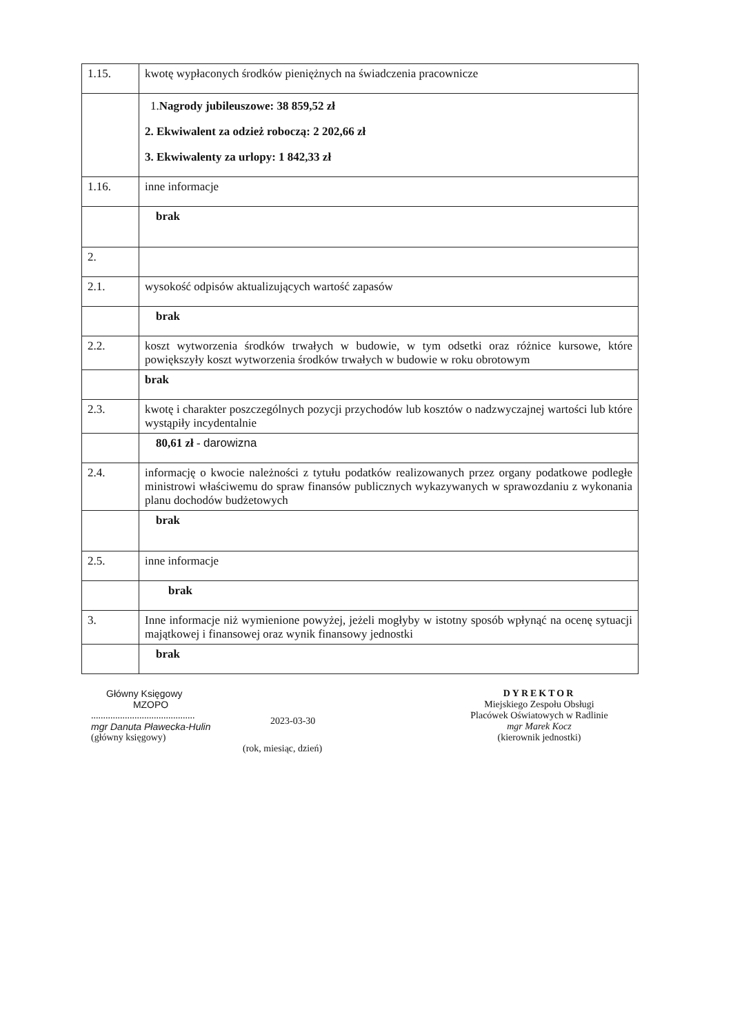| 1.15. | kwotę wypłaconych środków pieniężnych na świadczenia pracownicze |
| | 1. Nagrody jubileuszowe: 38 859,52 zł 2. Ekwiwalent za odzież roboczą: 2 202,66 zł 3. Ekwiwalenty za urlopy: 1 842,33 zł |
| 1.16. | inne informacje |
| | brak |
| 2. | |
| 2.1. | wysokość odpisów aktualizujących wartość zapasów |
| | brak |
| 2.2. | koszt wytworzenia środków trwałych w budowie, w tym odsetki oraz różnice kursowe, które powiększyły koszt wytworzenia środków trwałych w budowie w roku obrotowym |
| | brak |
| 2.3. | kwotę i charakter poszczególnych pozycji przychodów lub kosztów o nadzwyczajnej wartości lub które wystąpiły incydentalnie |
| | 80,61 zł - darowizna |
| 2.4. | informację o kwocie należności z tytułu podatków realizowanych przez organy podatkowe podległe ministrowi właściwemu do spraw finansów publicznych wykazywanych w sprawozdaniu z wykonania planu dochodów budżetowych |
| | brak |
| 2.5. | inne informacje |
| | brak |
| 3. | Inne informacje niż wymienione powyżej, jeżeli mogłyby w istotny sposób wpłynąć na ocenę sytuacji majątkowej i finansowej oraz wynik finansowy jednostki |
| | brak |
Główny Księgowy
MZOPO
...........................................
mgr Danuta Pławecka-Hulin
(główny księgowy)
2023-03-30
(rok, miesiąc, dzień)
DYREKTOR
Miejskiego Zespołu Obsługi
Placówek Oświatowych w Radlinie
mgr Marek Kocz
(kierownik jednostki)